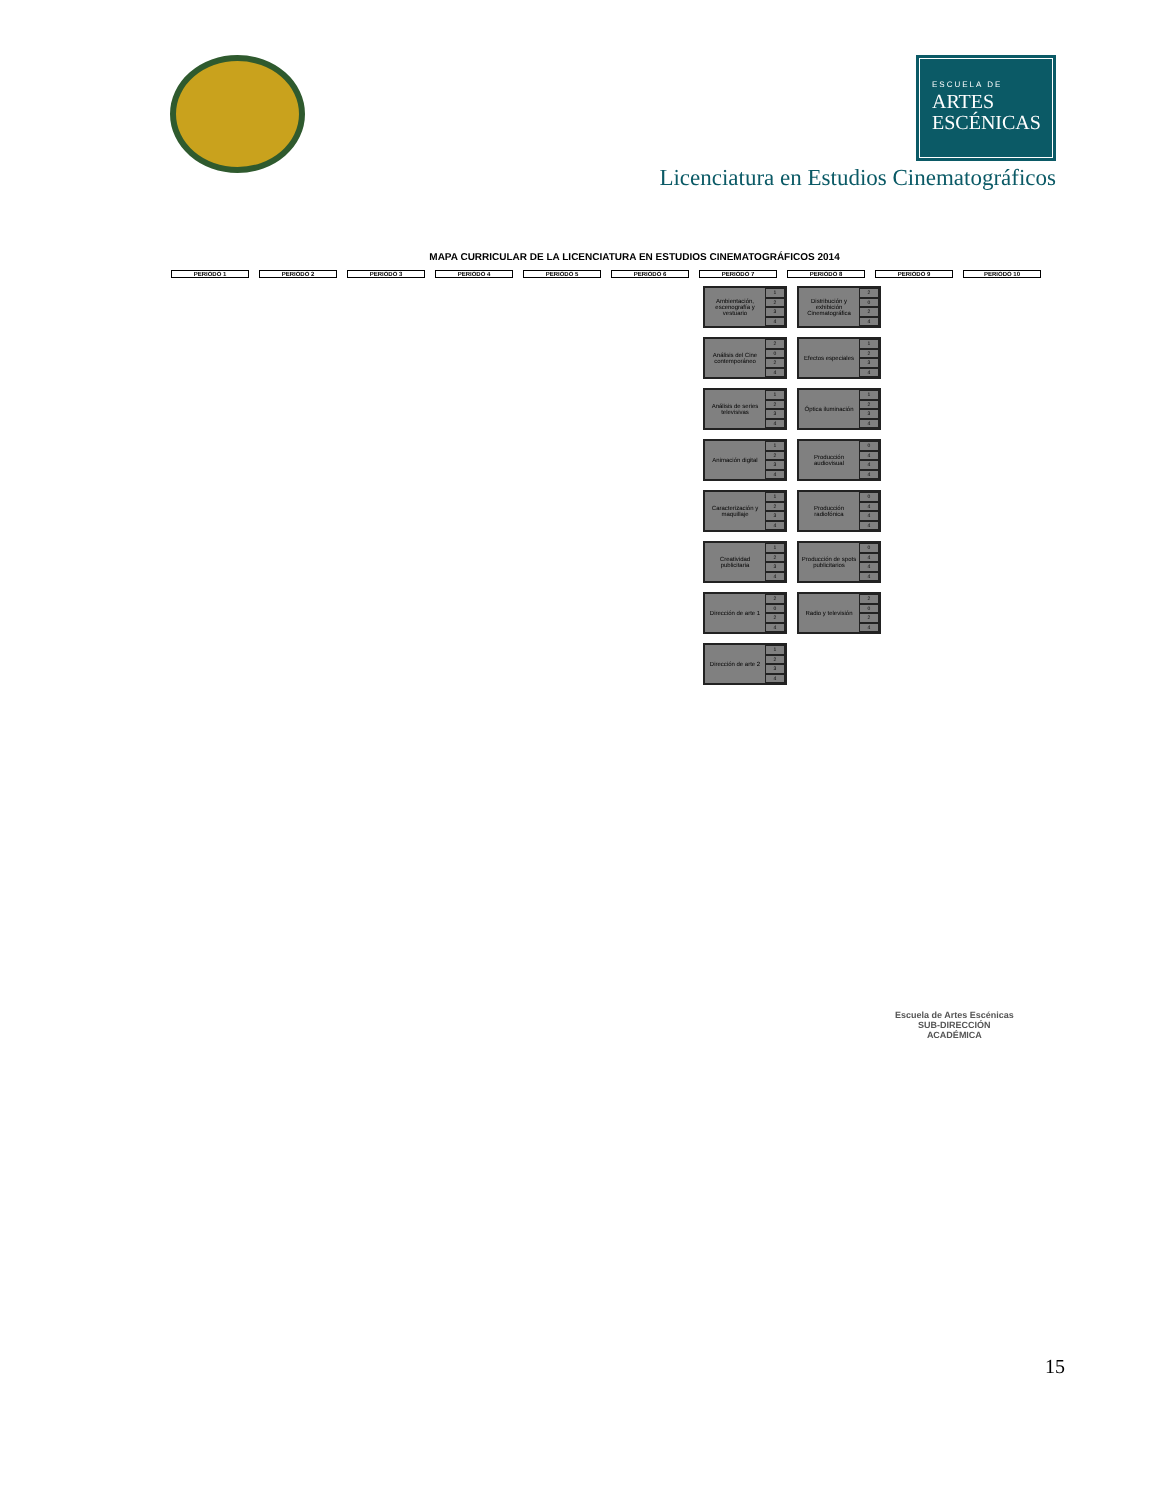ESCUELA DE
ARTES
ESCÉNICAS
Licenciatura en Estudios Cinematográficos
MAPA CURRICULAR DE LA LICENCIATURA EN ESTUDIOS CINEMATOGRÁFICOS 2014
PERIODO 1 PERIODO 2 PERIODO 3 PERIODO 4 PERIODO 5 PERIODO 6 PERIODO 7 PERIODO 8 PERIODO 9 PERIODO 10
Ambientación, escenografía y vestuario
1234
Análisis del Cine contemporáneo
2024
Análisis de series televisivas
1234
Animación digital
1234
Caracterización y maquillaje
1234
Creatividad publicitaria
1234
Dirección de arte 1
2024
Dirección de arte 2
1234
Distribución y exhibición Cinematográfica
2024
Efectos especiales
1234
Óptica iluminación
1234
Producción audiovisual
0444
Producción radiofónica
0444
Producción de spots publicitarios
0444
Radio y televisión
2024
Escuela de Artes Escénicas
SUB-DIRECCIÓN
ACADÉMICA
15